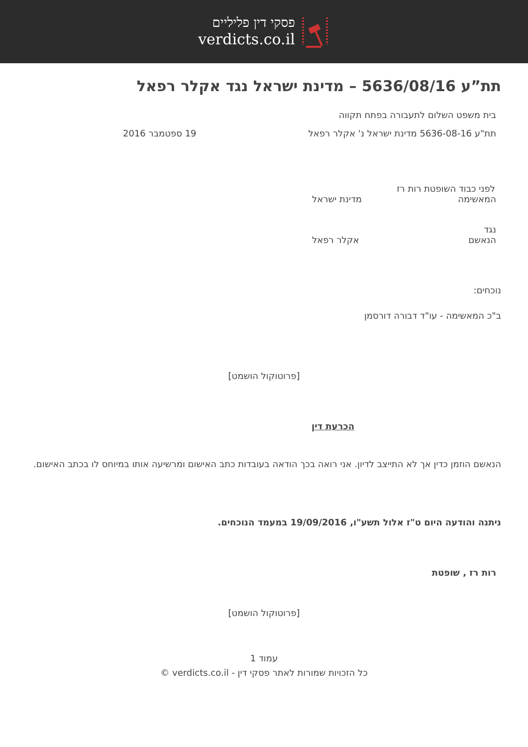פסקי דין פליליים
verdicts.co.il
תת”ע 5636/08/16 – מדינת ישראל נגד אקלר רפאל
בית משפט השלום לתעבורה בפתח תקווה
תת"ע 5636-08-16 מדינת ישראל נ' אקלר רפאל 19 ספטמבר 2016
לפני כבוד השופטת רות רז
המאשימה מדינת ישראל
נגד
הנאשם אקלר רפאל
נוכחים:
ב"כ המאשימה - עו"ד דבורה דורסמן
[פרוטוקול הושמט]
הכרעת דין
הנאשם הוזמן כדין אך לא התייצב לדיון. אני רואה בכך הודאה בעובדות כתב האישום ומרשיעה אותו במיוחס לו בכתב האישום.
ניתנה והודעה היום ט"ז אלול תשע"ו, 19/09/2016 במעמד הנוכחים.
רות רז , שופטת
[פרוטוקול הושמט]
עמוד 1
כל הזכויות שמורות לאתר פסקי דין - verdicts.co.il ©